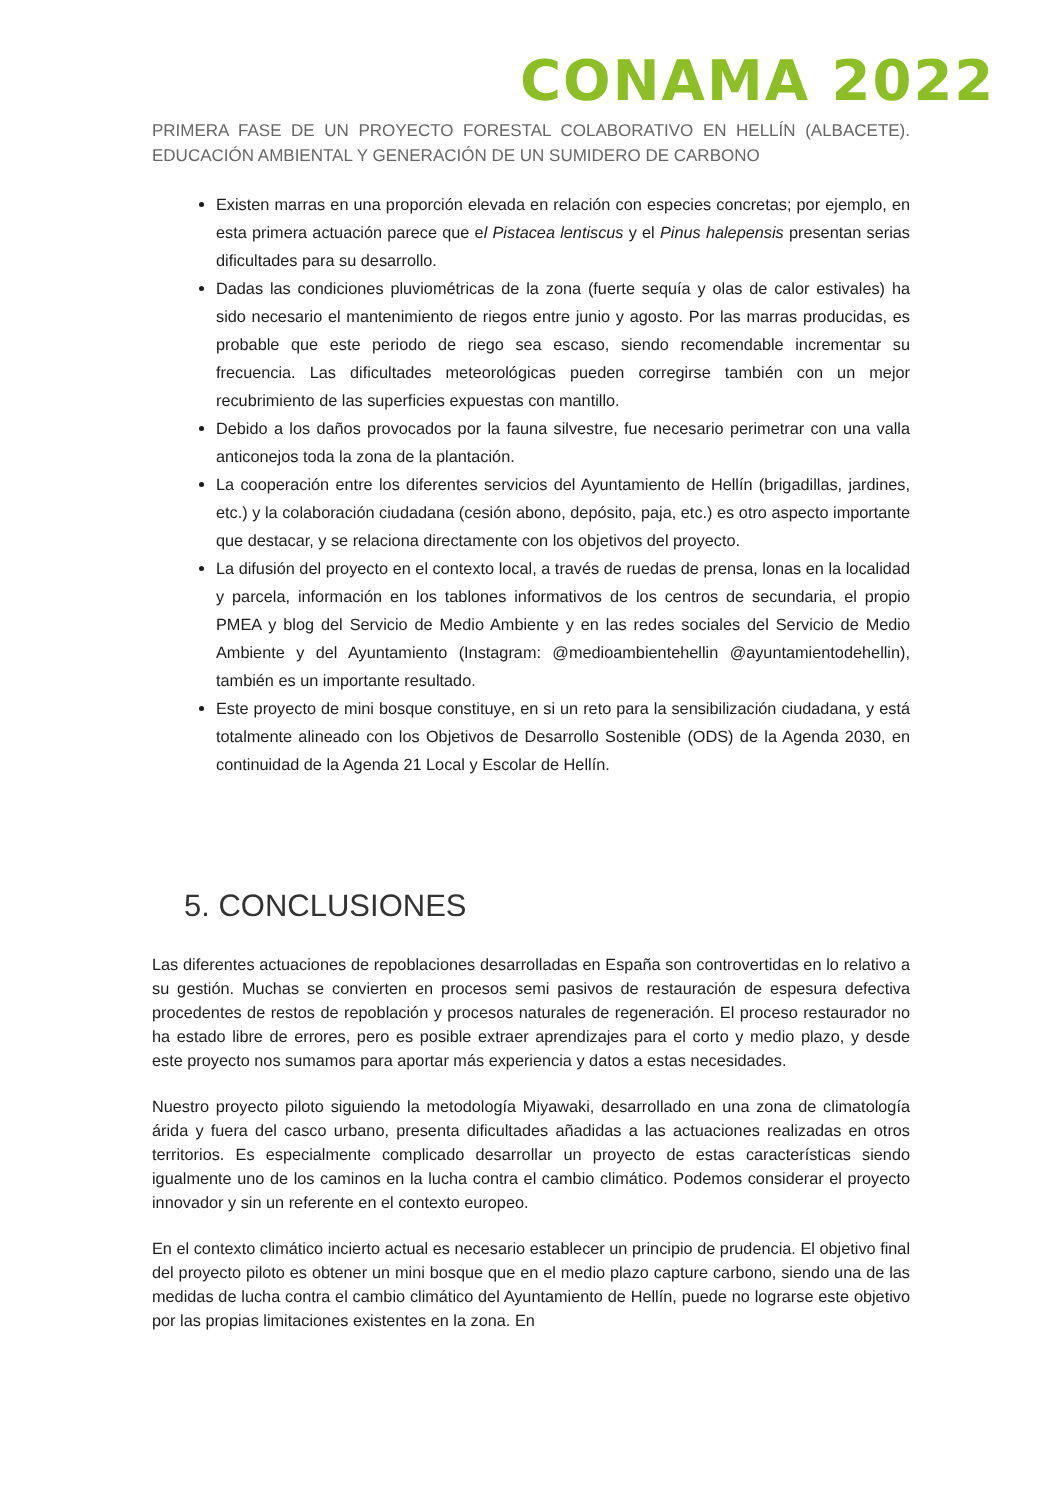CONAMA 2022
PRIMERA FASE DE UN PROYECTO FORESTAL COLABORATIVO EN HELLÍN (ALBACETE). EDUCACIÓN AMBIENTAL Y GENERACIÓN DE UN SUMIDERO DE CARBONO
Existen marras en una proporción elevada en relación con especies concretas; por ejemplo, en esta primera actuación parece que el Pistacea lentiscus y el Pinus halepensis presentan serias dificultades para su desarrollo.
Dadas las condiciones pluviométricas de la zona (fuerte sequía y olas de calor estivales) ha sido necesario el mantenimiento de riegos entre junio y agosto. Por las marras producidas, es probable que este periodo de riego sea escaso, siendo recomendable incrementar su frecuencia. Las dificultades meteorológicas pueden corregirse también con un mejor recubrimiento de las superficies expuestas con mantillo.
Debido a los daños provocados por la fauna silvestre, fue necesario perimetrar con una valla anticonejos toda la zona de la plantación.
La cooperación entre los diferentes servicios del Ayuntamiento de Hellín (brigadillas, jardines, etc.) y la colaboración ciudadana (cesión abono, depósito, paja, etc.) es otro aspecto importante que destacar, y se relaciona directamente con los objetivos del proyecto.
La difusión del proyecto en el contexto local, a través de ruedas de prensa, lonas en la localidad y parcela, información en los tablones informativos de los centros de secundaria, el propio PMEA y blog del Servicio de Medio Ambiente y en las redes sociales del Servicio de Medio Ambiente y del Ayuntamiento (Instagram: @medioambientehellin @ayuntamientodehellin), también es un importante resultado.
Este proyecto de mini bosque constituye, en si un reto para la sensibilización ciudadana, y está totalmente alineado con los Objetivos de Desarrollo Sostenible (ODS) de la Agenda 2030, en continuidad de la Agenda 21 Local y Escolar de Hellín.
5. CONCLUSIONES
Las diferentes actuaciones de repoblaciones desarrolladas en España son controvertidas en lo relativo a su gestión. Muchas se convierten en procesos semi pasivos de restauración de espesura defectiva procedentes de restos de repoblación y procesos naturales de regeneración. El proceso restaurador no ha estado libre de errores, pero es posible extraer aprendizajes para el corto y medio plazo, y desde este proyecto nos sumamos para aportar más experiencia y datos a estas necesidades.
Nuestro proyecto piloto siguiendo la metodología Miyawaki, desarrollado en una zona de climatología árida y fuera del casco urbano, presenta dificultades añadidas a las actuaciones realizadas en otros territorios. Es especialmente complicado desarrollar un proyecto de estas características siendo igualmente uno de los caminos en la lucha contra el cambio climático. Podemos considerar el proyecto innovador y sin un referente en el contexto europeo.
En el contexto climático incierto actual es necesario establecer un principio de prudencia. El objetivo final del proyecto piloto es obtener un mini bosque que en el medio plazo capture carbono, siendo una de las medidas de lucha contra el cambio climático del Ayuntamiento de Hellín, puede no lograrse este objetivo por las propias limitaciones existentes en la zona. En